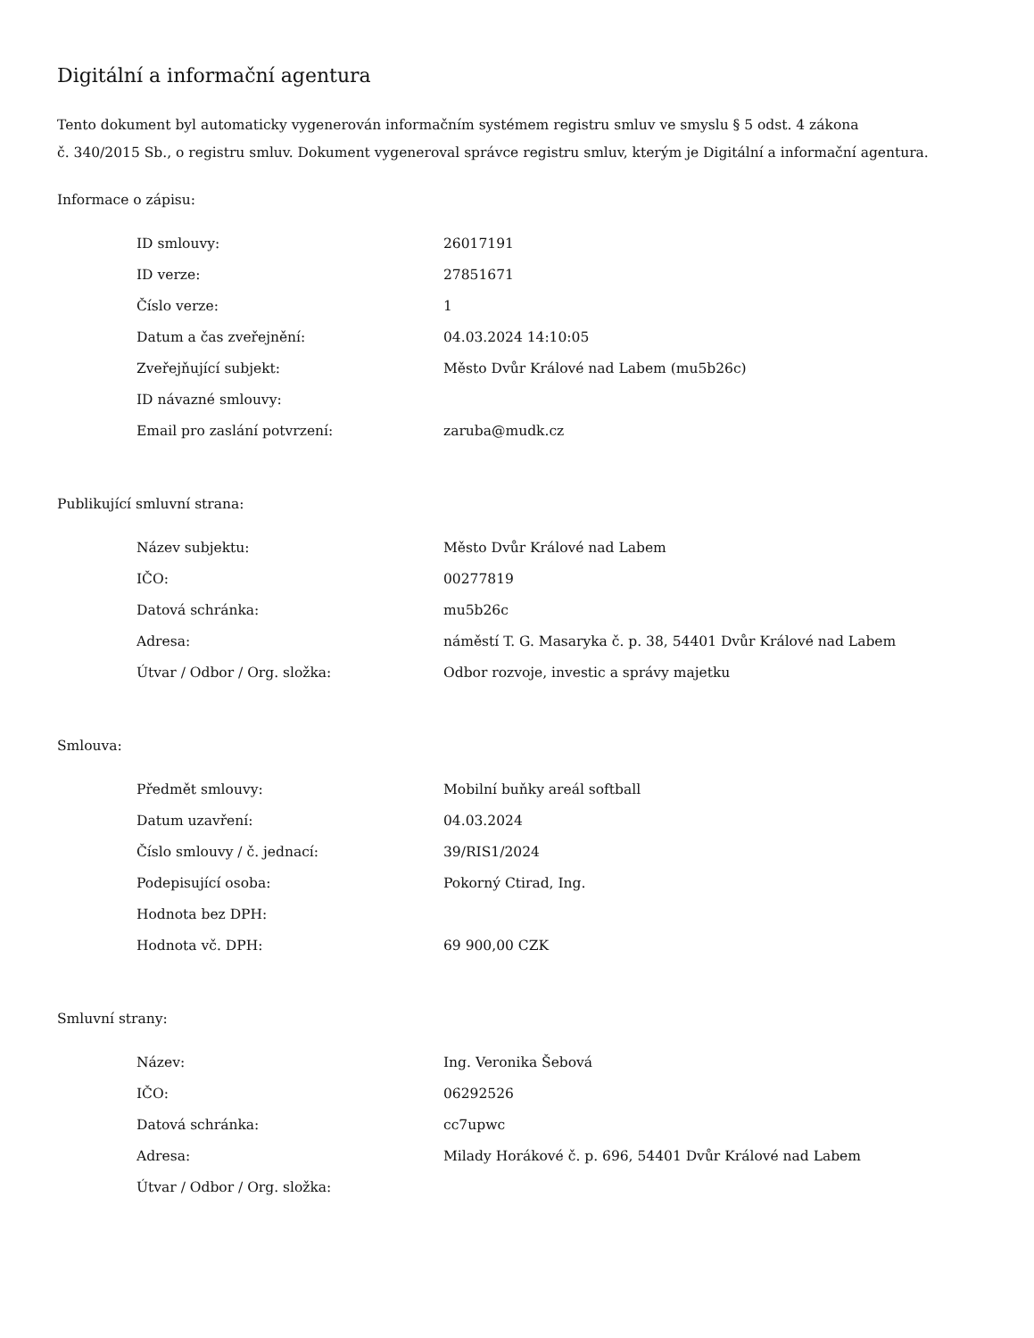Digitální a informační agentura
Tento dokument byl automaticky vygenerován informačním systémem registru smluv ve smyslu § 5 odst. 4 zákona
č. 340/2015 Sb., o registru smluv. Dokument vygeneroval správce registru smluv, kterým je Digitální a informační agentura.
Informace o zápisu:
| ID smlouvy: | 26017191 |
| ID verze: | 27851671 |
| Číslo verze: | 1 |
| Datum a čas zveřejnění: | 04.03.2024 14:10:05 |
| Zveřejňující subjekt: | Město Dvůr Králové nad Labem (mu5b26c) |
| ID návazné smlouvy: | |
| Email pro zaslání potvrzení: | zaruba@mudk.cz |
Publikující smluvní strana:
| Název subjektu: | Město Dvůr Králové nad Labem |
| IČO: | 00277819 |
| Datová schránka: | mu5b26c |
| Adresa: | náměstí T. G. Masaryka č. p. 38, 54401 Dvůr Králové nad Labem |
| Útvar / Odbor / Org. složka: | Odbor rozvoje, investic a správy majetku |
Smlouva:
| Předmět smlouvy: | Mobilní buňky areál softball |
| Datum uzavření: | 04.03.2024 |
| Číslo smlouvy / č. jednací: | 39/RIS1/2024 |
| Podepisující osoba: | Pokorný Ctirad, Ing. |
| Hodnota bez DPH: | |
| Hodnota vč. DPH: | 69 900,00 CZK |
Smluvní strany:
| Název: | Ing. Veronika Šebová |
| IČO: | 06292526 |
| Datová schránka: | cc7upwc |
| Adresa: | Milady Horákové č. p. 696, 54401 Dvůr Králové nad Labem |
| Útvar / Odbor / Org. složka: | |